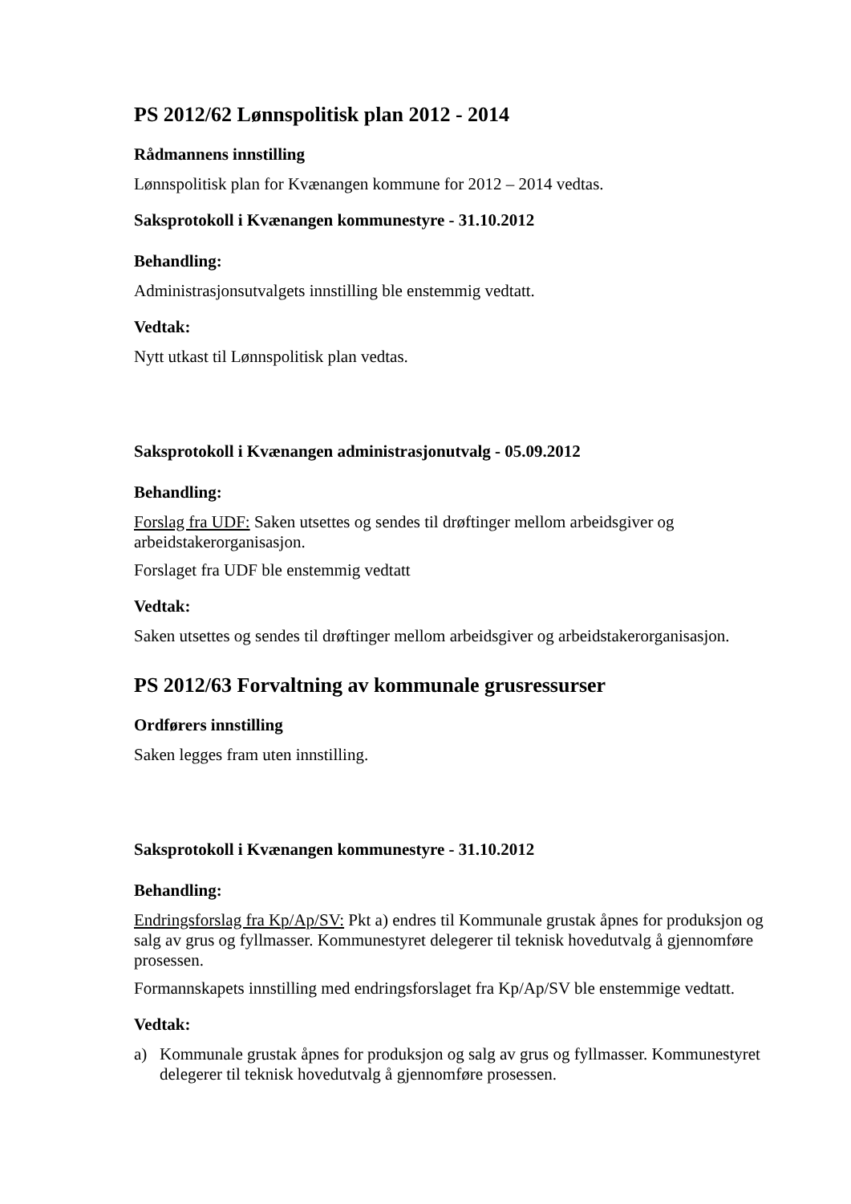PS 2012/62 Lønnspolitisk plan 2012 - 2014
Rådmannens innstilling
Lønnspolitisk plan for Kvænangen kommune for 2012 – 2014 vedtas.
Saksprotokoll i Kvænangen kommunestyre - 31.10.2012
Behandling:
Administrasjonsutvalgets innstilling ble enstemmig vedtatt.
Vedtak:
Nytt utkast til Lønnspolitisk plan vedtas.
Saksprotokoll i Kvænangen administrasjonutvalg - 05.09.2012
Behandling:
Forslag fra UDF: Saken utsettes og sendes til drøftinger mellom arbeidsgiver og arbeidstakerorganisasjon.
Forslaget fra UDF ble enstemmig vedtatt
Vedtak:
Saken utsettes og sendes til drøftinger mellom arbeidsgiver og arbeidstakerorganisasjon.
PS 2012/63 Forvaltning av kommunale grusressurser
Ordførers innstilling
Saken legges fram uten innstilling.
Saksprotokoll i Kvænangen kommunestyre - 31.10.2012
Behandling:
Endringsforslag fra Kp/Ap/SV: Pkt a) endres til Kommunale grustak åpnes for produksjon og salg av grus og fyllmasser. Kommunestyret delegerer til teknisk hovedutvalg å gjennomføre prosessen.
Formannskapets innstilling med endringsforslaget fra Kp/Ap/SV ble enstemmige vedtatt.
Vedtak:
a) Kommunale grustak åpnes for produksjon og salg av grus og fyllmasser. Kommunestyret delegerer til teknisk hovedutvalg å gjennomføre prosessen.